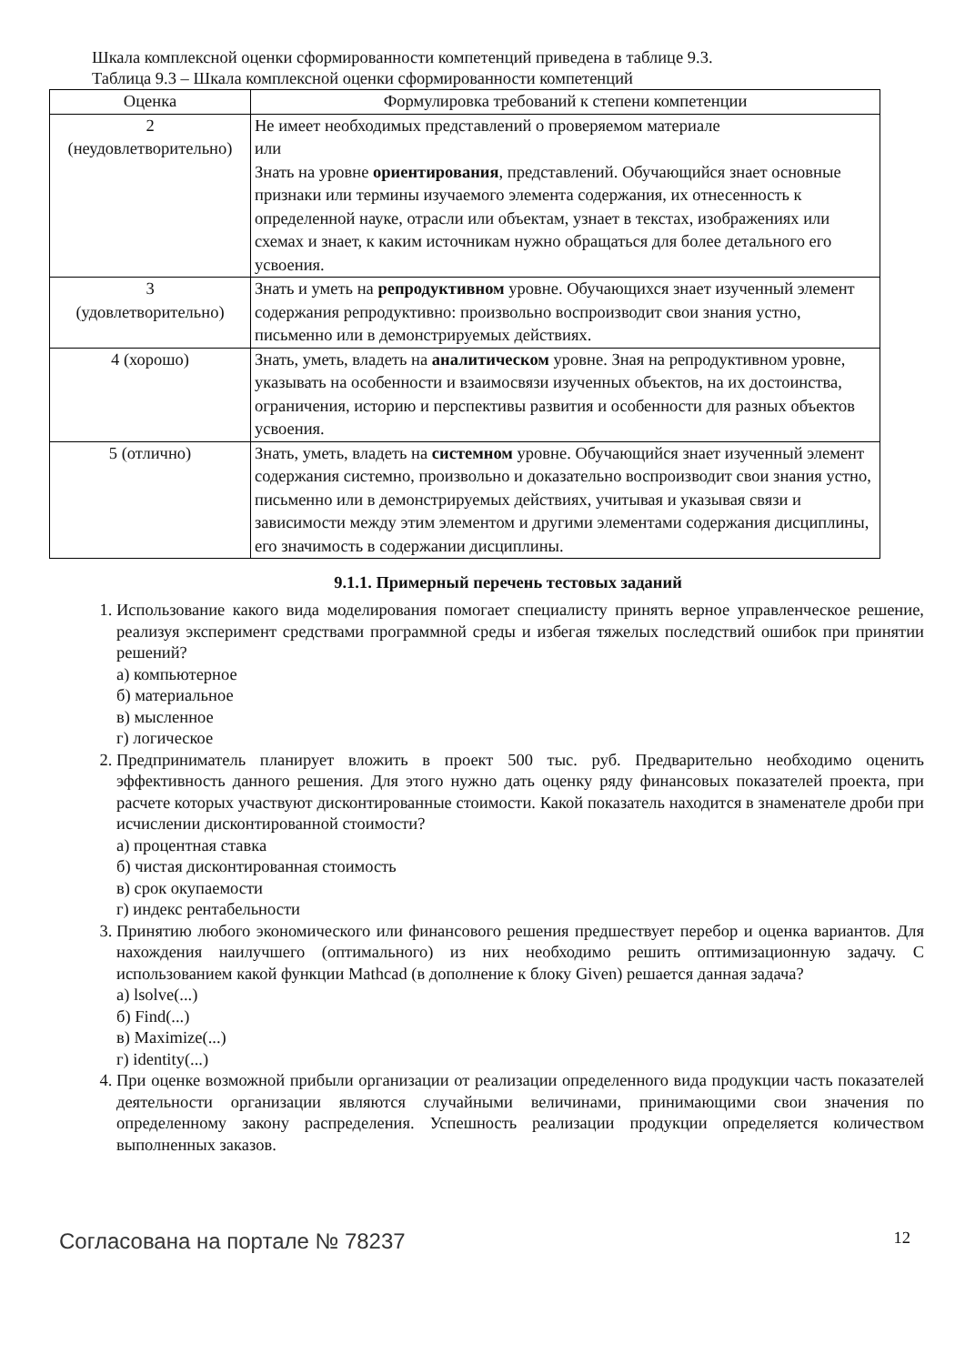Шкала комплексной оценки сформированности компетенций приведена в таблице 9.3.
Таблица 9.3 – Шкала комплексной оценки сформированности компетенций
| Оценка | Формулировка требований к степени компетенции |
| --- | --- |
| 2 (неудовлетворительно) | Не имеет необходимых представлений о проверяемом материале или Знать на уровне ориентирования , представлений. Обучающийся знает основные признаки или термины изучаемого элемента содержания, их отнесенность к определенной науке, отрасли или объектам, узнает в текстах, изображениях или схемах и знает, к каким источникам нужно обращаться для более детального его усвоения. |
| 3 (удовлетворительно) | Знать и уметь на репродуктивном уровне. Обучающихся знает изученный элемент содержания репродуктивно: произвольно воспроизводит свои знания устно, письменно или в демонстрируемых действиях. |
| 4 (хорошо) | Знать, уметь, владеть на аналитическом уровне. Зная на репродуктивном уровне, указывать на особенности и взаимосвязи изученных объектов, на их достоинства, ограничения, историю и перспективы развития и особенности для разных объектов усвоения. |
| 5 (отлично) | Знать, уметь, владеть на системном уровне. Обучающийся знает изученный элемент содержания системно, произвольно и доказательно воспроизводит свои знания устно, письменно или в демонстрируемых действиях, учитывая и указывая связи и зависимости между этим элементом и другими элементами содержания дисциплины, его значимость в содержании дисциплины. |
9.1.1. Примерный перечень тестовых заданий
1. Использование какого вида моделирования помогает специалисту принять верное управленческое решение, реализуя эксперимент средствами программной среды и избегая тяжелых последствий ошибок при принятии решений?
а) компьютерное
б) материальное
в) мысленное
г) логическое
2. Предприниматель планирует вложить в проект 500 тыс. руб. Предварительно необходимо оценить эффективность данного решения. Для этого нужно дать оценку ряду финансовых показателей проекта, при расчете которых участвуют дисконтированные стоимости. Какой показатель находится в знаменателе дроби при исчислении дисконтированной стоимости?
а) процентная ставка
б) чистая дисконтированная стоимость
в) срок окупаемости
г) индекс рентабельности
3. Принятию любого экономического или финансового решения предшествует перебор и оценка вариантов. Для нахождения наилучшего (оптимального) из них необходимо решить оптимизационную задачу. С использованием какой функции Mathcad (в дополнение к блоку Given) решается данная задача?
а) lsolve(...)
б) Find(...)
в) Maximize(...)
г) identity(...)
4. При оценке возможной прибыли организации от реализации определенного вида продукции часть показателей деятельности организации являются случайными величинами, принимающими свои значения по определенному закону распределения. Успешность реализации продукции определяется количеством выполненных заказов.
Согласована на портале № 78237 12